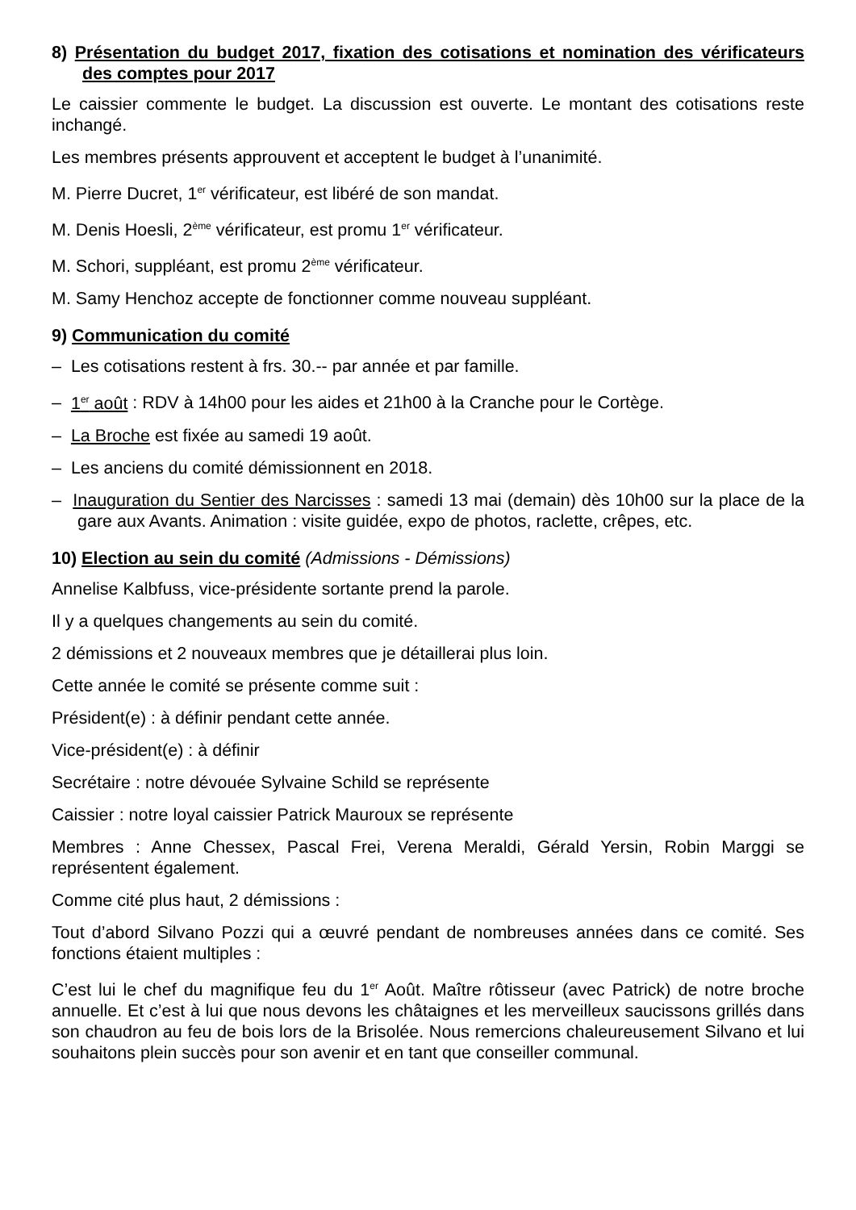8) Présentation du budget 2017, fixation des cotisations et nomination des vérificateurs des comptes pour 2017
Le caissier commente le budget. La discussion est ouverte. Le montant des cotisations reste inchangé.
Les membres présents approuvent et acceptent le budget à l’unanimité.
M. Pierre Ducret, 1<sup>er</sup> vérificateur, est libéré de son mandat.
M. Denis Hoesli, 2<sup>ème</sup> vérificateur, est promu 1<sup>er</sup> vérificateur.
M. Schori, suppléant, est promu 2<sup>ème</sup> vérificateur.
M. Samy Henchoz accepte de fonctionner comme nouveau suppléant.
9) Communication du comité
– Les cotisations restent à frs. 30.-- par année et par famille.
– 1<sup>er</sup> août : RDV à 14h00 pour les aides et 21h00 à la Cranche pour le Cortège.
– La Broche est fixée au samedi 19 août.
– Les anciens du comité démissionnent en 2018.
– Inauguration du Sentier des Narcisses : samedi 13 mai (demain) dès 10h00 sur la place de la gare aux Avants. Animation : visite guidée, expo de photos, raclette, crêpes, etc.
10) Election au sein du comité (Admissions - Démissions)
Annelise Kalbfuss, vice-présidente sortante prend la parole.
Il y a quelques changements au sein du comité.
2 démissions et 2 nouveaux membres que je détaillerai plus loin.
Cette année le comité se présente comme suit :
Président(e) : à définir pendant cette année.
Vice-président(e) : à définir
Secrétaire : notre dévouée Sylvaine Schild se représente
Caissier : notre loyal caissier Patrick Mauroux se représente
Membres : Anne Chessex, Pascal Frei, Verena Meraldi, Gérald Yersin, Robin Marggi se représentent également.
Comme cité plus haut, 2 démissions :
Tout d’abord Silvano Pozzi qui a œuvré pendant de nombreuses années dans ce comité. Ses fonctions étaient multiples :
C’est lui le chef du magnifique feu du 1<sup>er</sup> Août. Maître rôtisseur (avec Patrick) de notre broche annuelle. Et c’est à lui que nous devons les châtaignes et les merveilleux saucissons grillés dans son chaudron au feu de bois lors de la Brisolée. Nous remercions chaleureusement Silvano et lui souhaitons plein succès pour son avenir et en tant que conseiller communal.